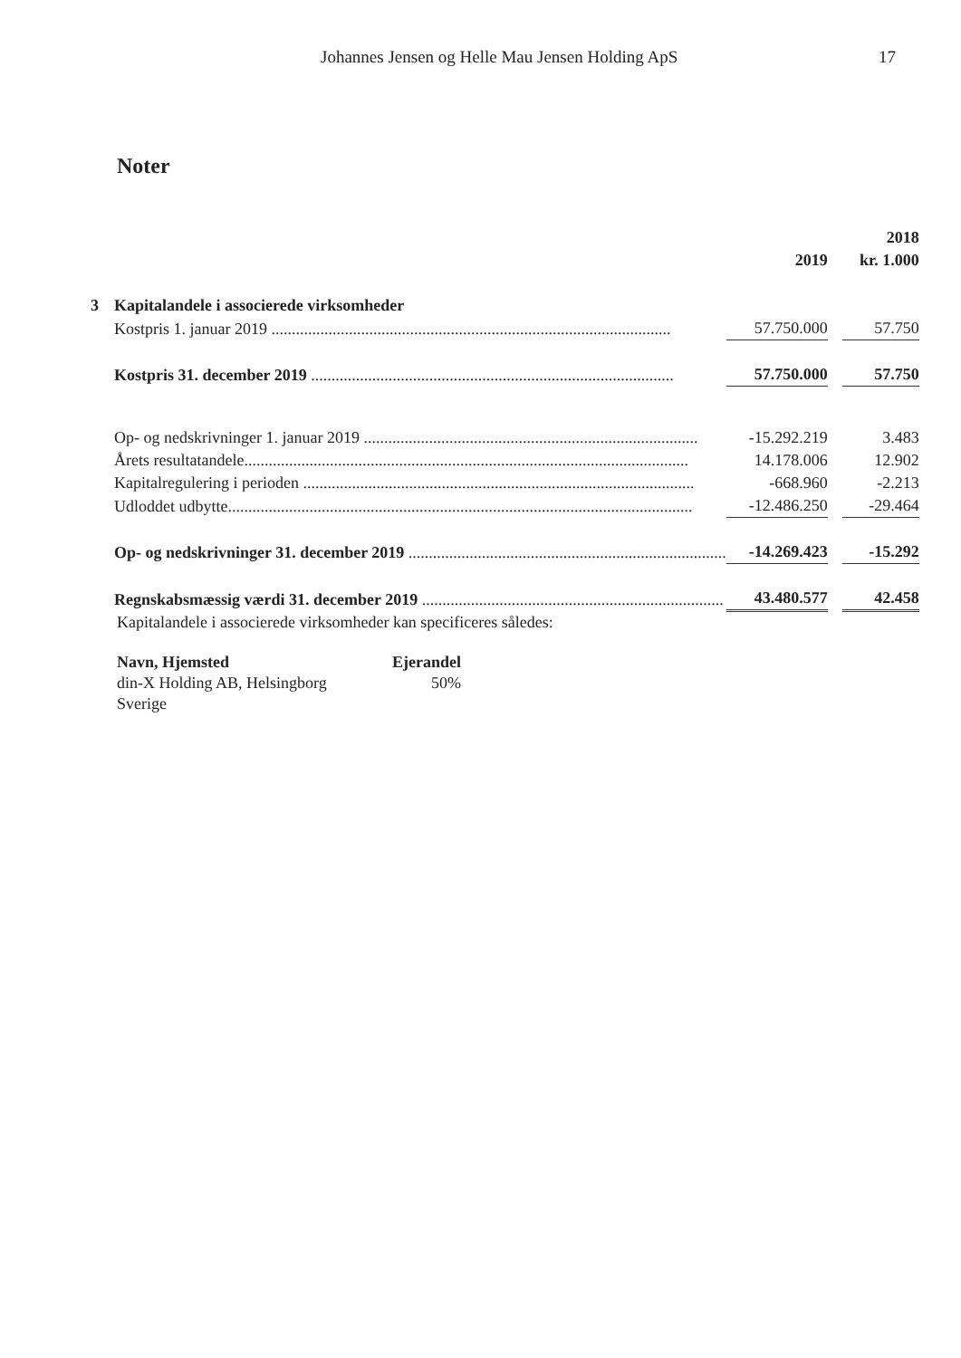Johannes Jensen og Helle Mau Jensen Holding ApS 17
Noter
| | | | | 2018 |
| | | 2019 | | kr. 1.000 |
| 3 | Kapitalandele i associerede virksomheder | | | |
| | Kostpris 1. januar 2019 .................................................................................................. | 57.750.000 | | 57.750 |
| | Kostpris 31. december 2019 ......................................................................................... | 57.750.000 | | 57.750 |
| | Op- og nedskrivninger 1. januar 2019 .................................................................................. | -15.292.219 | | 3.483 |
| | Årets resultatandele............................................................................................................. | 14.178.006 | | 12.902 |
| | Kapitalregulering i perioden ................................................................................................ | -668.960 | | -2.213 |
| | Udloddet udbytte.................................................................................................................. | -12.486.250 | | -29.464 |
| | Op- og nedskrivninger 31. december 2019 .............................................................................. | -14.269.423 | | -15.292 |
| | Regnskabsmæssig værdi 31. december 2019 .......................................................................... | 43.480.577 | | 42.458 |
Kapitalandele i associerede virksomheder kan specificeres således:
| Navn, Hjemsted | Ejerandel |
| --- | --- |
| din-X Holding AB, Helsingborg | 50% |
| Sverige | |